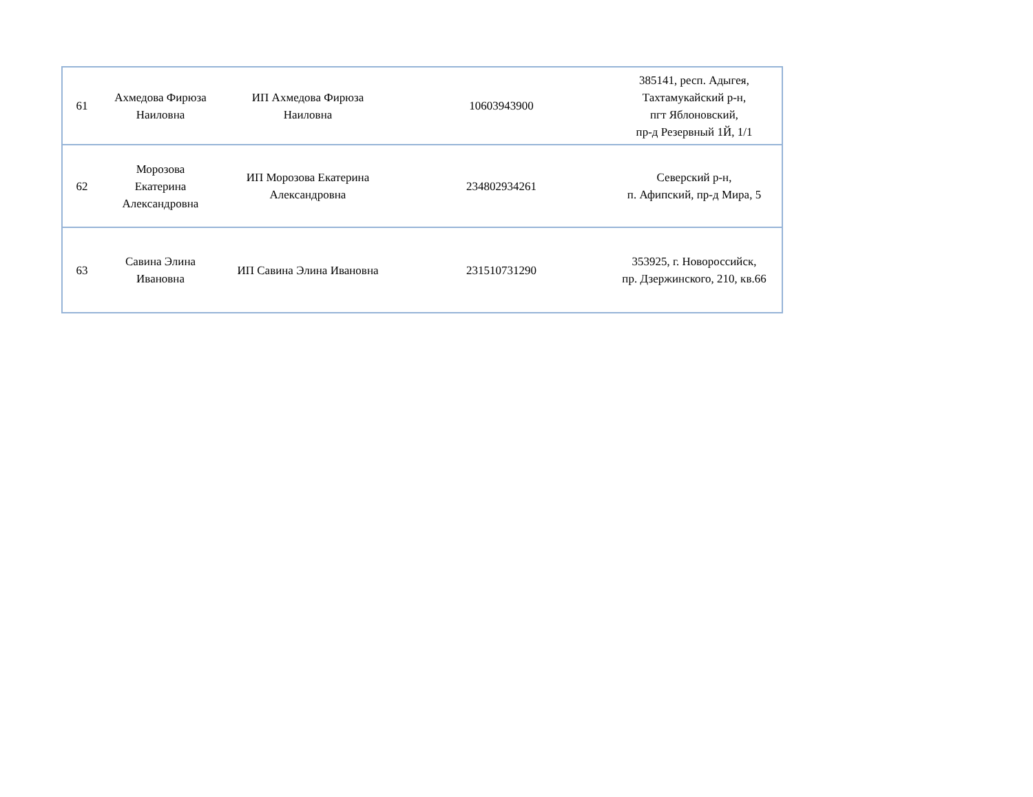| 61 | Ахмедова Фирюза Наиловна | ИП Ахмедова Фирюза Наиловна | 10603943900 | 385141, респ. Адыгея, Тахтамукайский р-н, пгт Яблоновский, пр-д Резервный 1Й, 1/1 |
| 62 | Морозова Екатерина Александровна | ИП Морозова Екатерина Александровна | 234802934261 | Северский р-н, п. Афипский, пр-д Мира, 5 |
| 63 | Савина Элина Ивановна | ИП Савина Элина Ивановна | 231510731290 | 353925, г. Новороссийск, пр. Дзержинского, 210, кв.66 |